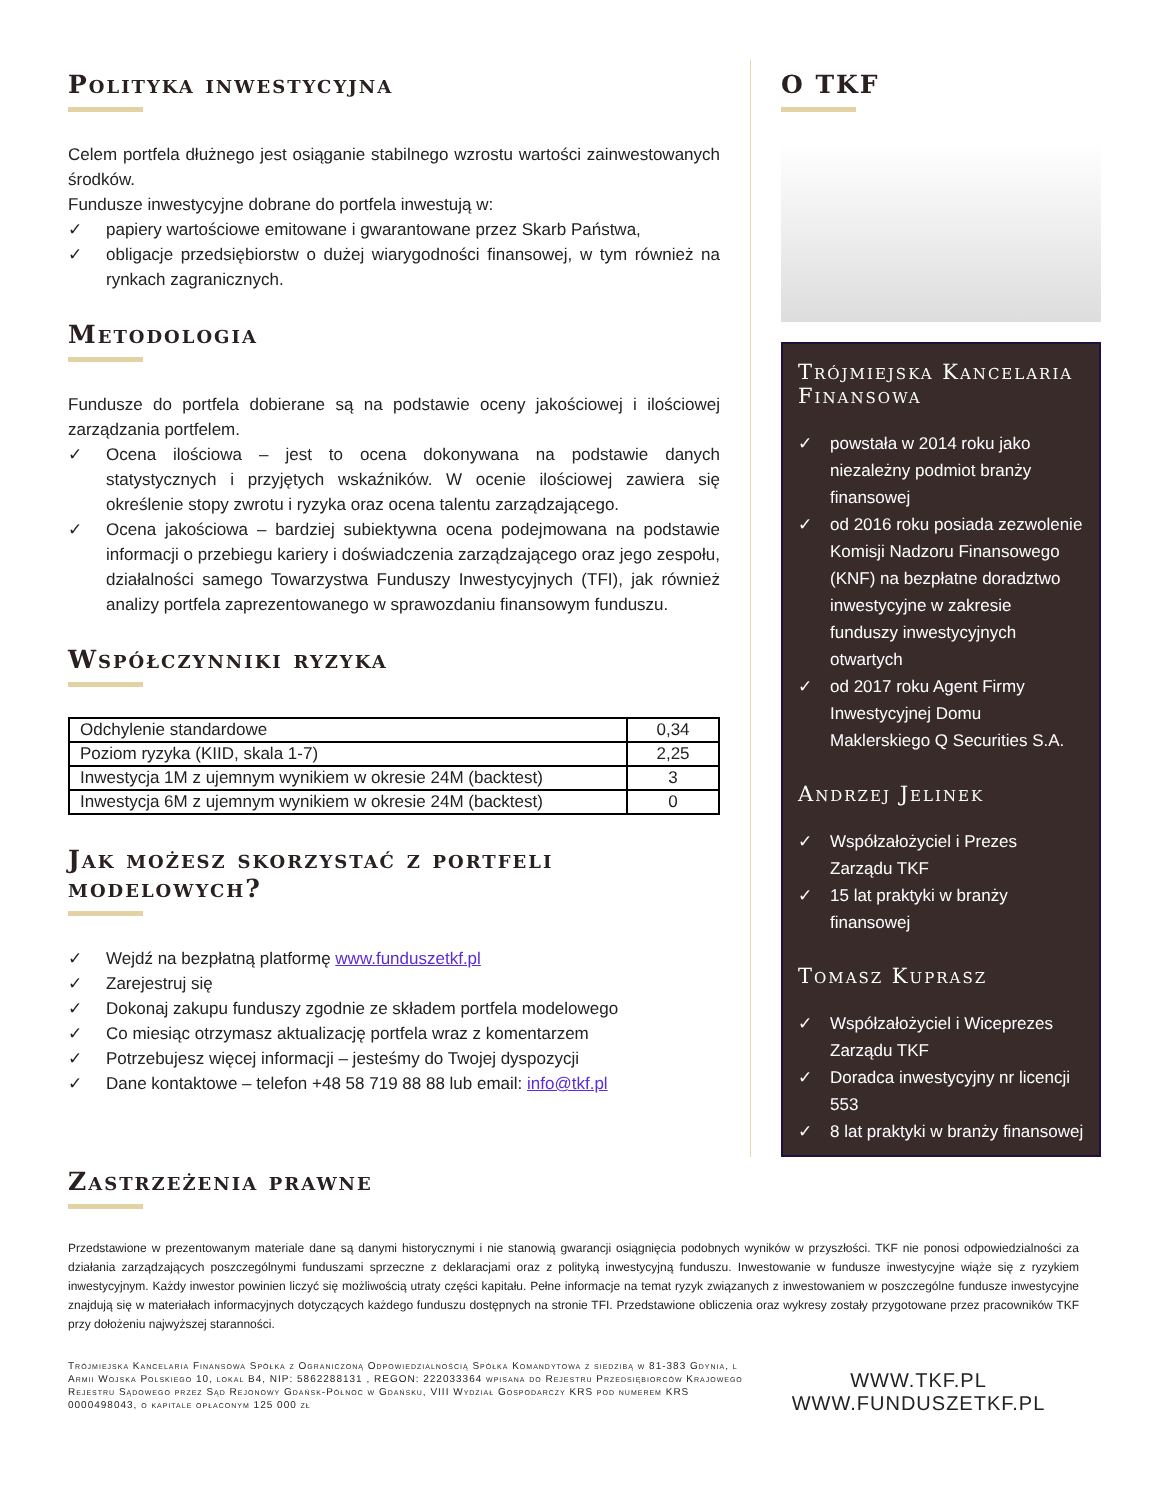Polityka inwestycyjna
Celem portfela dłużnego jest osiąganie stabilnego wzrostu wartości zainwestowanych środków.
Fundusze inwestycyjne dobrane do portfela inwestują w:
✓ papiery wartościowe emitowane i gwarantowane przez Skarb Państwa,
✓ obligacje przedsiębiorstw o dużej wiarygodności finansowej, w tym również na rynkach zagranicznych.
Metodologia
Fundusze do portfela dobierane są na podstawie oceny jakościowej i ilościowej zarządzania portfelem.
✓ Ocena ilościowa – jest to ocena dokonywana na podstawie danych statystycznych i przyjętych wskaźników. W ocenie ilościowej zawiera się określenie stopy zwrotu i ryzyka oraz ocena talentu zarządzającego.
✓ Ocena jakościowa – bardziej subiektywna ocena podejmowana na podstawie informacji o przebiegu kariery i doświadczenia zarządzającego oraz jego zespołu, działalności samego Towarzystwa Funduszy Inwestycyjnych (TFI), jak również analizy portfela zaprezentowanego w sprawozdaniu finansowym funduszu.
Współczynniki ryzyka
| Odchylenie standardowe | 0,34 |
| Poziom ryzyka (KIID, skala 1-7) | 2,25 |
| Inwestycja 1M z ujemnym wynikiem w okresie 24M (backtest) | 3 |
| Inwestycja 6M z ujemnym wynikiem w okresie 24M (backtest) | 0 |
Jak możesz skorzystać z portfeli modelowych?
✓ Wejdź na bezpłatną platformę www.funduszetkf.pl
✓ Zarejestruj się
✓ Dokonaj zakupu funduszy zgodnie ze składem portfela modelowego
✓ Co miesiąc otrzymasz aktualizację portfela wraz z komentarzem
✓ Potrzebujesz więcej informacji – jesteśmy do Twojej dyspozycji
✓ Dane kontaktowe – telefon +48 58 719 88 88 lub email: info@tkf.pl
O TKF
Trójmiejska Kancelaria Finansowa
✓ powstała w 2014 roku jako niezależny podmiot branży finansowej
✓ od 2016 roku posiada zezwolenie Komisji Nadzoru Finansowego (KNF) na bezpłatne doradztwo inwestycyjne w zakresie funduszy inwestycyjnych otwartych
✓ od 2017 roku Agent Firmy Inwestycyjnej Domu Maklerskiego Q Securities S.A.
Andrzej Jelinek
✓ Współzałożyciel i Prezes Zarządu TKF
✓ 15 lat praktyki w branży finansowej
Tomasz Kuprasz
✓ Współzałożyciel i Wiceprezes Zarządu TKF
✓ Doradca inwestycyjny nr licencji 553
✓ 8 lat praktyki w branży finansowej
Zastrzeżenia prawne
Przedstawione w prezentowanym materiale dane są danymi historycznymi i nie stanowią gwarancji osiągnięcia podobnych wyników w przyszłości. TKF nie ponosi odpowiedzialności za działania zarządzających poszczególnymi funduszami sprzeczne z deklaracjami oraz z polityką inwestycyjną funduszu. Inwestowanie w fundusze inwestycyjne wiąże się z ryzykiem inwestycyjnym. Każdy inwestor powinien liczyć się możliwością utraty części kapitału. Pełne informacje na temat ryzyk związanych z inwestowaniem w poszczególne fundusze inwestycyjne znajdują się w materiałach informacyjnych dotyczących każdego funduszu dostępnych na stronie TFI. Przedstawione obliczenia oraz wykresy zostały przygotowane przez pracowników TKF przy dołożeniu najwyższej staranności.
Trójmiejska Kancelaria Finansowa Spółka z Ograniczoną Odpowiedzialnością Spółka Komandytowa z siedzibą w 81-383 Gdynia, l Armii Wojska Polskiego 10, lokal B4, NIP: 5862288131 , REGON: 222033364 wpisana do Rejestru Przedsiębiorców Krajowego Rejestru Sądowego przez Sąd Rejonowy Gdańsk-Północ w Gdańsku, VIII Wydział Gospodarczy KRS pod numerem KRS 0000498043, o kapitale opłaconym 125 000 zł
WWW.TKF.PL
WWW.FUNDUSZETKF.PL